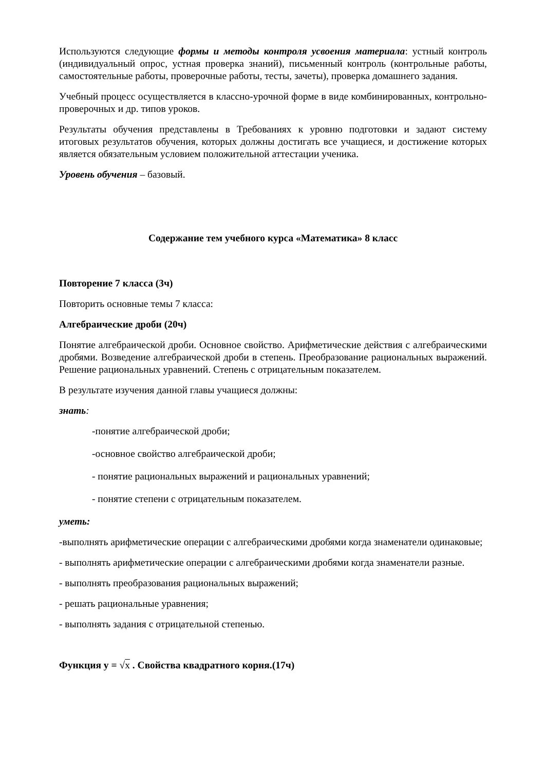Используются следующие формы и методы контроля усвоения материала: устный контроль (индивидуальный опрос, устная проверка знаний), письменный контроль (контрольные работы, самостоятельные работы, проверочные работы, тесты, зачеты), проверка домашнего задания.
Учебный процесс осуществляется в классно-урочной форме в виде комбинированных, контрольно-проверочных и др. типов уроков.
Результаты обучения представлены в Требованиях к уровню подготовки и задают систему итоговых результатов обучения, которых должны достигать все учащиеся, и достижение которых является обязательным условием положительной аттестации ученика.
Уровень обучения – базовый.
Содержание тем учебного курса «Математика» 8 класс
Повторение 7 класса (3ч)
Повторить основные темы 7 класса:
Алгебраические дроби (20ч)
Понятие алгебраической дроби. Основное свойство. Арифметические действия с алгебраическими дробями. Возведение алгебраической дроби в степень. Преобразование рациональных выражений. Решение рациональных уравнений. Степень с отрицательным показателем.
В результате изучения данной главы учащиеся должны:
знать:
-понятие алгебраической дроби;
-основное свойство алгебраической дроби;
- понятие рациональных выражений и рациональных уравнений;
- понятие степени с отрицательным показателем.
уметь:
-выполнять арифметические операции с алгебраическими дробями когда знаменатели одинаковые;
- выполнять арифметические операции с алгебраическими дробями когда знаменатели разные.
- выполнять преобразования рациональных выражений;
- решать рациональные уравнения;
- выполнять задания с отрицательной степенью.
Функция y = √x . Свойства квадратного корня.(17ч)